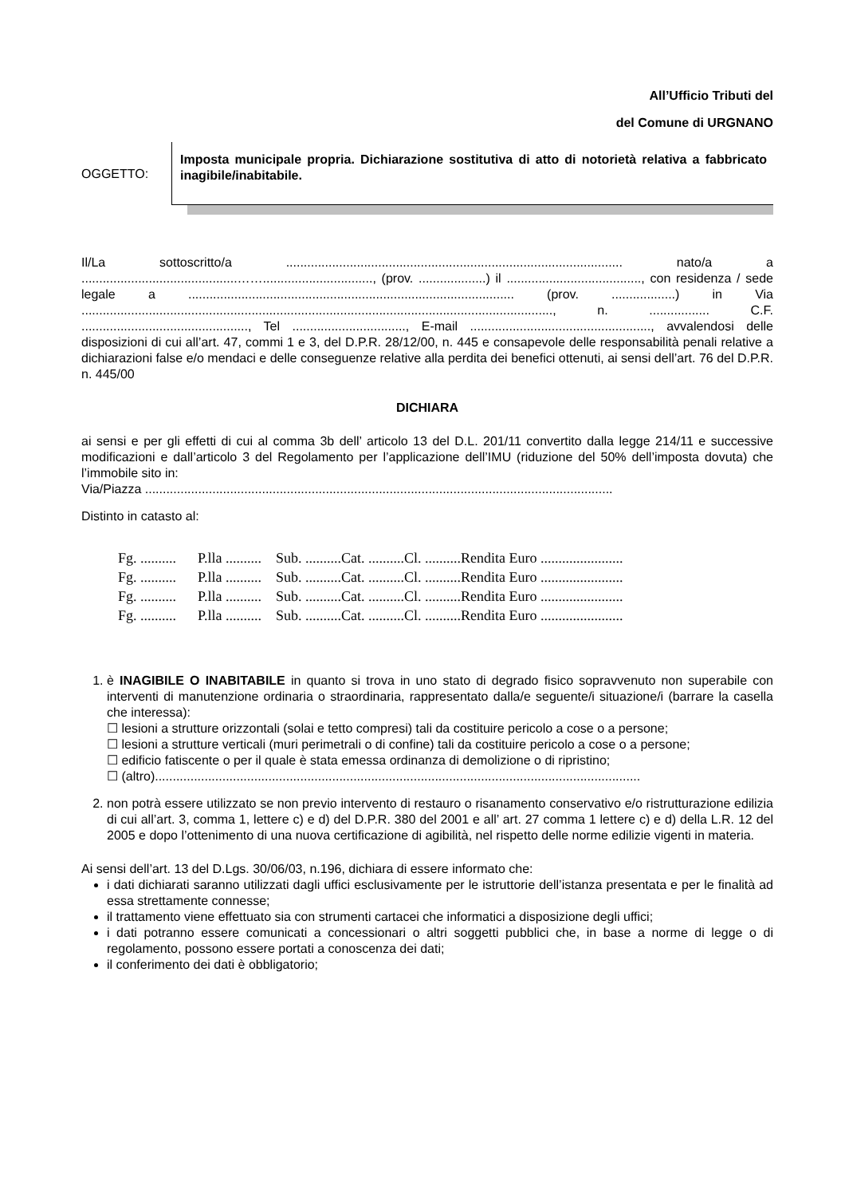All’Ufficio Tributi del
del Comune di URGNANO
OGGETTO:
Imposta municipale propria. Dichiarazione sostitutiva di atto di notorietà relativa a fabbricato inagibile/inabitabile.
Il/La sottoscritto/a ............................................................................................... nato/a a ............................................……..............................., (prov. ...................) il ......................................, con residenza / sede legale a ............................................................................................ (prov. ..................) in Via ....................................................................................................................................., n. ................. C.F. ..............................................., Tel ................................, E-mail ..................................................., avvalendosi delle disposizioni di cui all’art. 47, commi 1 e 3, del D.P.R. 28/12/00, n. 445 e consapevole delle responsabilità penali relative a dichiarazioni false e/o mendaci e delle conseguenze relative alla perdita dei benefici ottenuti, ai sensi dell’art. 76 del D.P.R. n. 445/00
DICHIARA
ai sensi e per gli effetti di cui al comma 3b dell’ articolo 13 del D.L. 201/11 convertito dalla legge 214/11 e successive modificazioni e dall’articolo 3 del Regolamento per l’applicazione dell’IMU (riduzione del 50% dell’imposta dovuta) che l’immobile sito in:
Via/Piazza ....................................................................................................................................
Distinto in catasto al:
Fg. .......... P.lla .......... Sub. ..........Cat. ..........Cl. ..........Rendita Euro .......................
Fg. .......... P.lla .......... Sub. ..........Cat. ..........Cl. ..........Rendita Euro .......................
Fg. .......... P.lla .......... Sub. ..........Cat. ..........Cl. ..........Rendita Euro .......................
Fg. .......... P.lla .......... Sub. ..........Cat. ..........Cl. ..........Rendita Euro .......................
1. è INAGIBILE O INABITABILE in quanto si trova in uno stato di degrado fisico sopravvenuto non superabile con interventi di manutenzione ordinaria o straordinaria, rappresentato dalla/e seguente/i situazione/i (barrare la casella che interessa):
☐ lesioni a strutture orizzontali (solai e tetto compresi) tali da costituire pericolo a cose o a persone;
☐ lesioni a strutture verticali (muri perimetrali o di confine) tali da costituire pericolo a cose o a persone;
☐ edificio fatiscente o per il quale è stata emessa ordinanza di demolizione o di ripristino;
☐ (altro).........................................................................................................................................
2. non potrà essere utilizzato se non previo intervento di restauro o risanamento conservativo e/o ristrutturazione edilizia di cui all’art. 3, comma 1, lettere c) e d) del D.P.R. 380 del 2001 e all’ art. 27 comma 1 lettere c) e d) della L.R. 12 del 2005 e dopo l’ottenimento di una nuova certificazione di agibilità, nel rispetto delle norme edilizie vigenti in materia.
Ai sensi dell’art. 13 del D.Lgs. 30/06/03, n.196, dichiara di essere informato che:
i dati dichiarati saranno utilizzati dagli uffici esclusivamente per le istruttorie dell’istanza presentata e per le finalità ad essa strettamente connesse;
il trattamento viene effettuato sia con strumenti cartacei che informatici a disposizione degli uffici;
i dati potranno essere comunicati a concessionari o altri soggetti pubblici che, in base a norme di legge o di regolamento, possono essere portati a conoscenza dei dati;
il conferimento dei dati è obbligatorio;